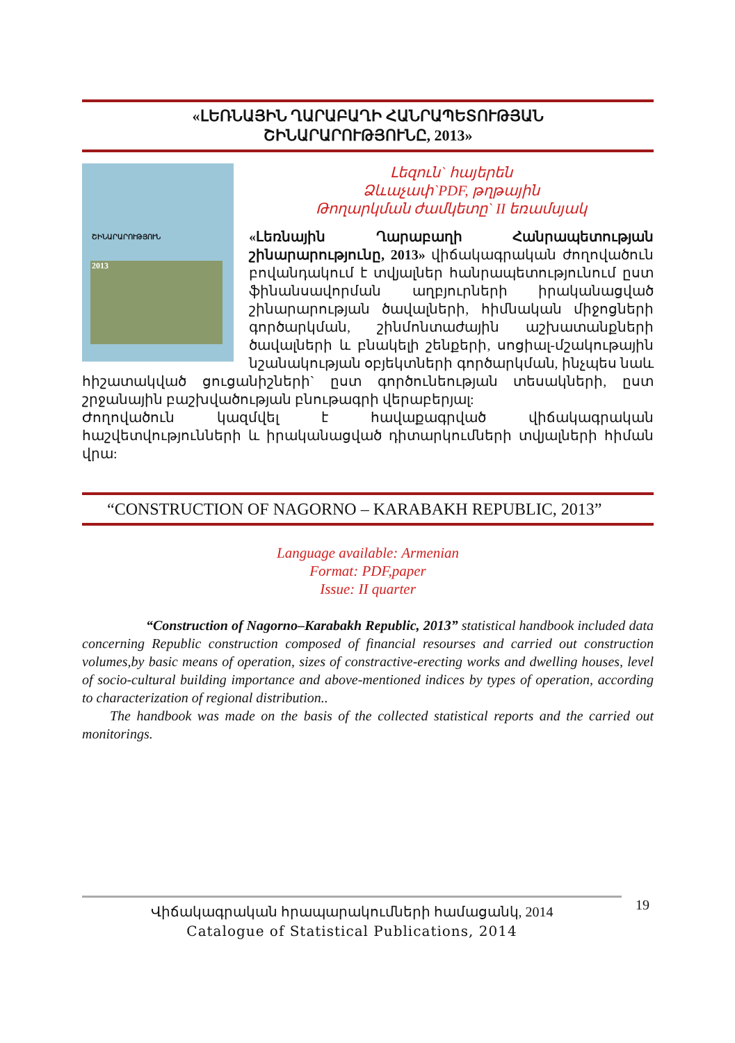«ԼԵՌՆԱՅԻՆ ՂԱՐԱԲԱՂԻ ՀԱՆՐԱՊԵՏՈՒԹՅԱՆ
ՇԻՆԱՐԱՐՈՒԹՅՈՒՆԸ, 2013»
ՇԻՆԱՐԱՐՈՒԹՅՈՒՆ
2013
Լեզուն` հայերեն
Ձևաչափ`PDF, թղթային
Թողարկման ժամկետը` II եռամսյակ
«Լեռնային Ղարաբաղի Հանրապետության շինարարությունը, 2013» վիճակագրական ժողովածուն բովանդակում է տվյալներ հանրապետությունում ըստ ֆինանսավորման աղբյուրների իրականացված շինարարության ծավալների, հիմնական միջոցների գործարկման, շինմոնտաժային աշխատանքների ծավալների և բնակելի շենքերի, սոցիալ-մշակութային նշանակության օբյեկտների գործարկման, ինչպես նաև հիշատակված ցուցանիշների` ըստ գործունեության տեսակների, ըստ շրջանային բաշխվածության բնութագրի վերաբերյալ:
Ժողովածուն կազմվել է հավաքագրված վիճակագրական հաշվետվությունների և իրականացված դիտարկումների տվյալների հիման վրա:
“CONSTRUCTION OF NAGORNO – KARABAKH REPUBLIC, 2013”
Language available: Armenian
Format: PDF,paper
Issue: II quarter
“Construction of Nagorno–Karabakh Republic, 2013” statistical handbook included data concerning Republic construction composed of financial resourses and carried out construction volumes,by basic means of operation, sizes of constractive-erecting works and dwelling houses, level of socio-cultural building importance and above-mentioned indices by types of operation, according to characterization of regional distribution..
The handbook was made on the basis of the collected statistical reports and the carried out monitorings.
Վիճակագրական հրապարակումների համացանկ, 2014
Catalogue of Statistical Publications, 2014
19